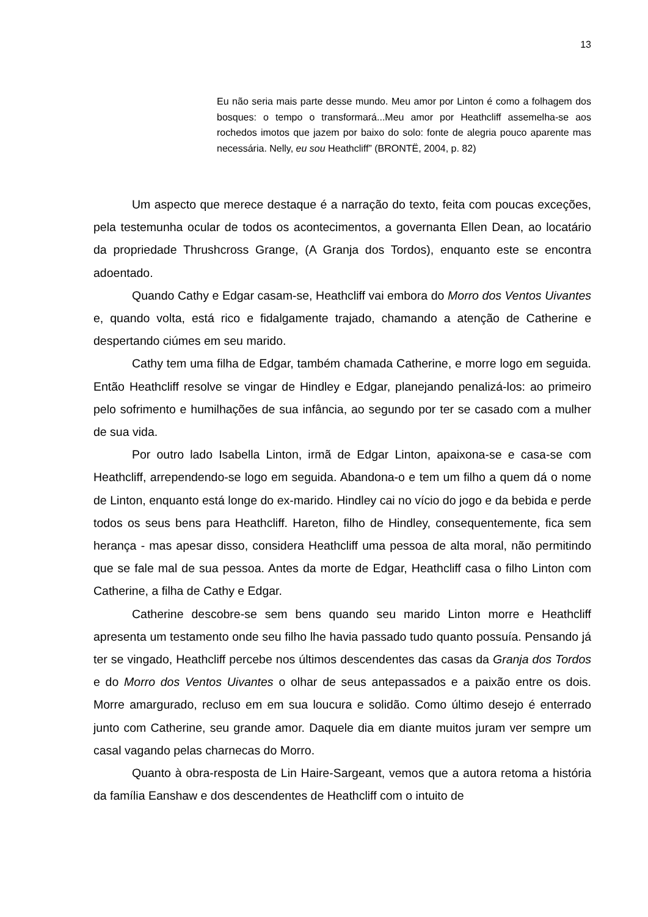13
Eu não seria mais parte desse mundo. Meu amor por Linton é como a folhagem dos bosques: o tempo o transformará...Meu amor por Heathcliff assemelha-se aos rochedos imotos que jazem por baixo do solo: fonte de alegria pouco aparente mas necessária. Nelly, eu sou Heathcliff” (BRONTË, 2004, p. 82)
Um aspecto que merece destaque é a narração do texto, feita com poucas exceções, pela testemunha ocular de todos os acontecimentos, a governanta Ellen Dean, ao locatário da propriedade Thrushcross Grange, (A Granja dos Tordos), enquanto este se encontra adoentado.
Quando Cathy e Edgar casam-se, Heathcliff vai embora do Morro dos Ventos Uivantes e, quando volta, está rico e fidalgamente trajado, chamando a atenção de Catherine e despertando ciúmes em seu marido.
Cathy tem uma filha de Edgar, também chamada Catherine, e morre logo em seguida. Então Heathcliff resolve se vingar de Hindley e Edgar, planejando penalizá-los: ao primeiro pelo sofrimento e humilhações de sua infância, ao segundo por ter se casado com a mulher de sua vida.
Por outro lado Isabella Linton, irmã de Edgar Linton, apaixona-se e casa-se com Heathcliff, arrependendo-se logo em seguida. Abandona-o e tem um filho a quem dá o nome de Linton, enquanto está longe do ex-marido. Hindley cai no vício do jogo e da bebida e perde todos os seus bens para Heathcliff. Hareton, filho de Hindley, consequentemente, fica sem herança - mas apesar disso, considera Heathcliff uma pessoa de alta moral, não permitindo que se fale mal de sua pessoa. Antes da morte de Edgar, Heathcliff casa o filho Linton com Catherine, a filha de Cathy e Edgar.
Catherine descobre-se sem bens quando seu marido Linton morre e Heathcliff apresenta um testamento onde seu filho lhe havia passado tudo quanto possuía. Pensando já ter se vingado, Heathcliff percebe nos últimos descendentes das casas da Granja dos Tordos e do Morro dos Ventos Uivantes o olhar de seus antepassados e a paixão entre os dois. Morre amargurado, recluso em em sua loucura e solidão. Como último desejo é enterrado junto com Catherine, seu grande amor. Daquele dia em diante muitos juram ver sempre um casal vagando pelas charnecas do Morro.
Quanto à obra-resposta de Lin Haire-Sargeant, vemos que a autora retoma a história da família Eanshaw e dos descendentes de Heathcliff com o intuito de